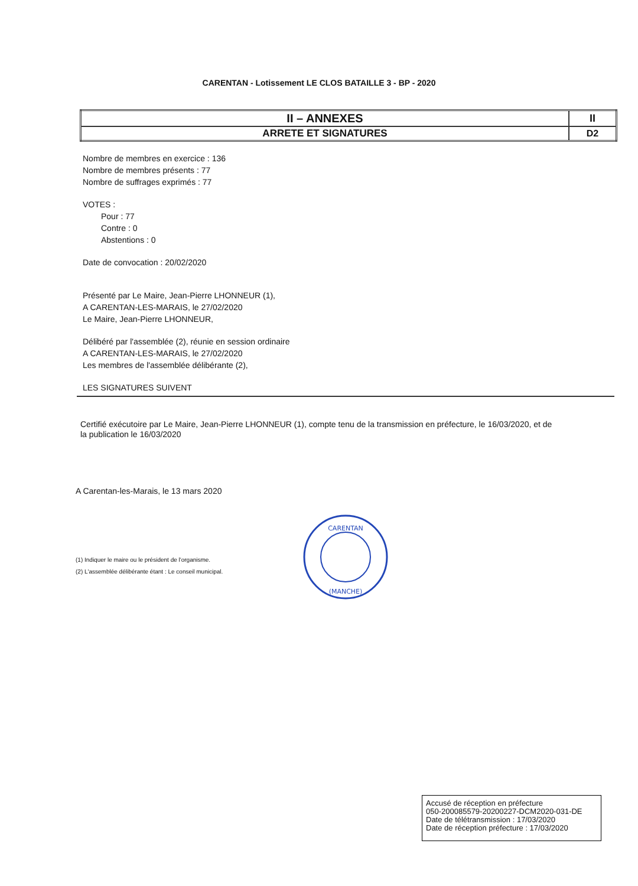CARENTAN - Lotissement LE CLOS BATAILLE 3 - BP - 2020
| II – ANNEXES | II |
| ARRETE ET SIGNATURES | D2 |
Nombre de membres en exercice : 136
Nombre de membres présents : 77
Nombre de suffrages exprimés : 77
VOTES :
Pour : 77
Contre : 0
Abstentions : 0
Date de convocation : 20/02/2020
Présenté par Le Maire, Jean-Pierre LHONNEUR (1),
A CARENTAN-LES-MARAIS, le 27/02/2020
Le Maire, Jean-Pierre LHONNEUR,
Délibéré par l'assemblée (2), réunie en session ordinaire
A CARENTAN-LES-MARAIS, le 27/02/2020
Les membres de l'assemblée délibérante (2),
LES SIGNATURES SUIVENT
Certifié exécutoire par Le Maire, Jean-Pierre LHONNEUR (1), compte tenu de la transmission en préfecture, le 16/03/2020, et de la publication le 16/03/2020
A Carentan-les-Marais, le 13 mars 2020
(1) Indiquer le maire ou le président de l'organisme.
(2) L'assemblée délibérante étant : Le conseil municipal.
CARENTAN
(MANCHE)
Accusé de réception en préfecture
050-200085579-20200227-DCM2020-031-DE
Date de télétransmission : 17/03/2020
Date de réception préfecture : 17/03/2020